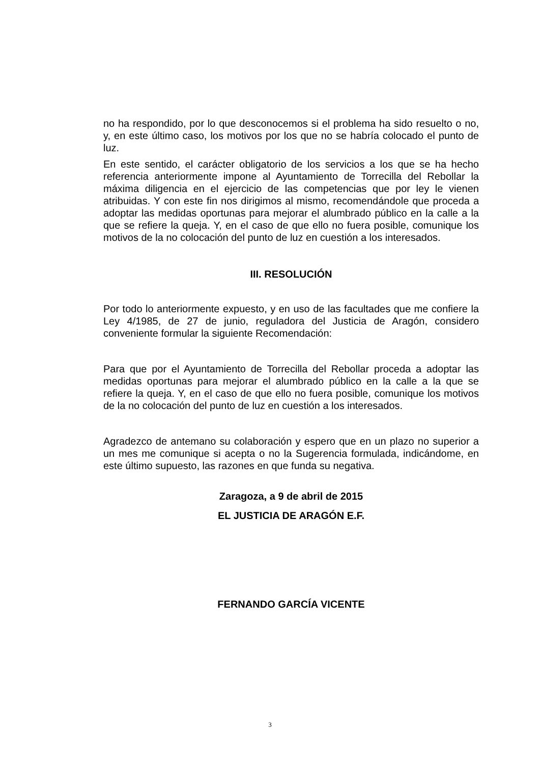no ha respondido, por lo que desconocemos si el problema ha sido resuelto o no, y, en este último caso, los motivos por los que no se habría colocado el punto de luz.
En este sentido, el carácter obligatorio de los servicios a los que se ha hecho referencia anteriormente impone al Ayuntamiento de Torrecilla del Rebollar la máxima diligencia en el ejercicio de las competencias que por ley le vienen atribuidas. Y con este fin nos dirigimos al mismo, recomendándole que proceda a adoptar las medidas oportunas para mejorar el alumbrado público en la calle a la que se refiere la queja. Y, en el caso de que ello no fuera posible, comunique los motivos de la no colocación del punto de luz en cuestión a los interesados.
III. RESOLUCIÓN
Por todo lo anteriormente expuesto, y en uso de las facultades que me confiere la Ley 4/1985, de 27 de junio, reguladora del Justicia de Aragón, considero conveniente formular la siguiente Recomendación:
Para que por el Ayuntamiento de Torrecilla del Rebollar proceda a adoptar las medidas oportunas para mejorar el alumbrado público en la calle a la que se refiere la queja. Y, en el caso de que ello no fuera posible, comunique los motivos de la no colocación del punto de luz en cuestión a los interesados.
Agradezco de antemano su colaboración y espero que en un plazo no superior a un mes me comunique si acepta o no la Sugerencia formulada, indicándome, en este último supuesto, las razones en que funda su negativa.
Zaragoza, a 9 de abril de 2015
EL JUSTICIA DE ARAGÓN E.F.
FERNANDO GARCÍA VICENTE
3